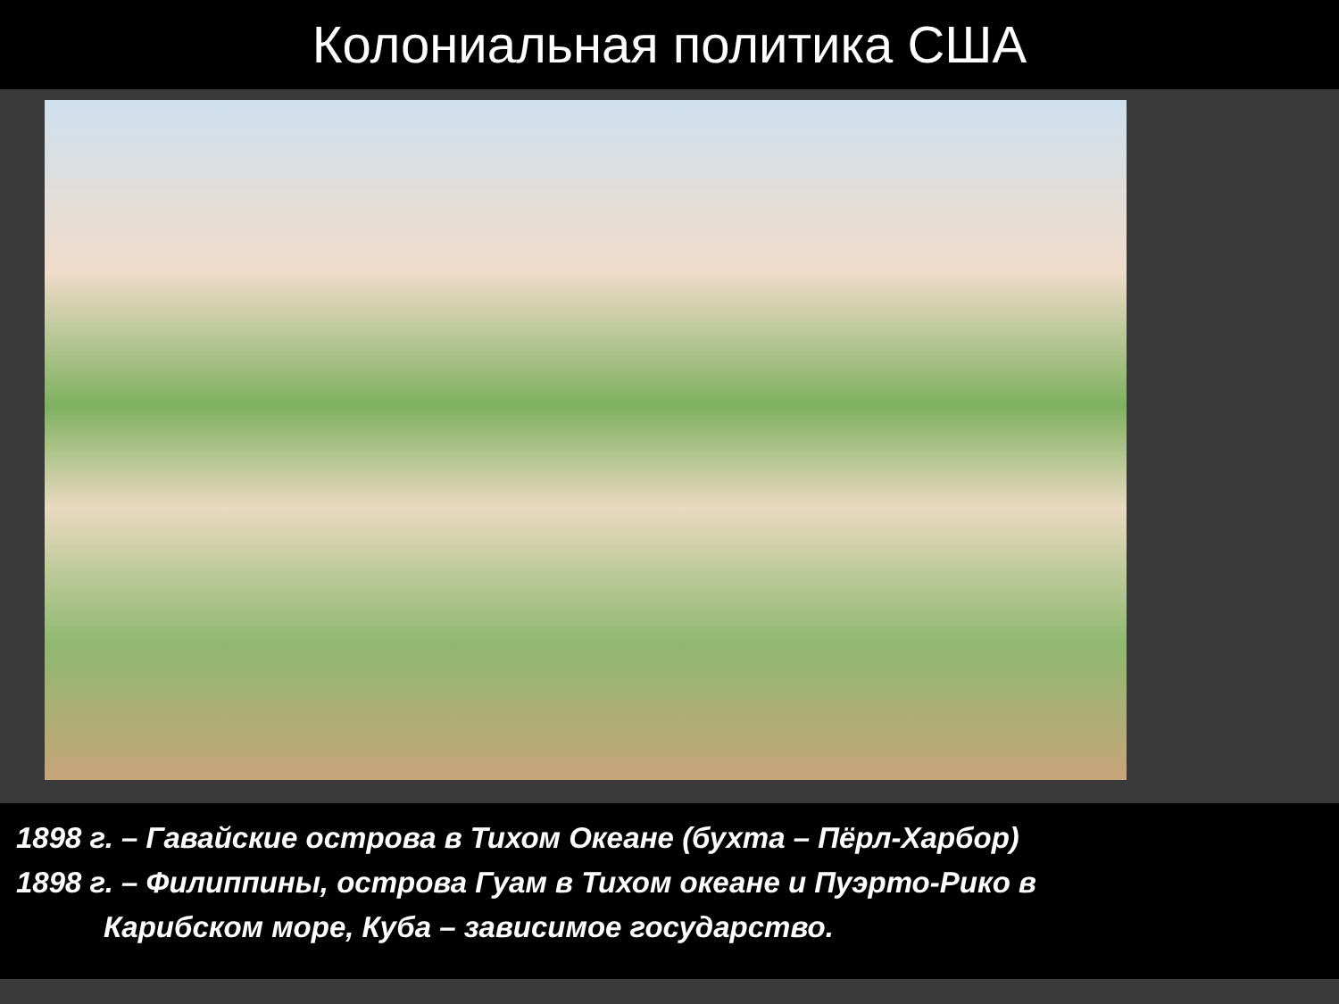Колониальная политика США
1898 г. – Гавайские острова в Тихом Океане (бухта – Пёрл-Харбор)
1898 г. – Филиппины, острова Гуам в Тихом океане и Пуэрто-Рико в
Карибском море, Куба – зависимое государство.